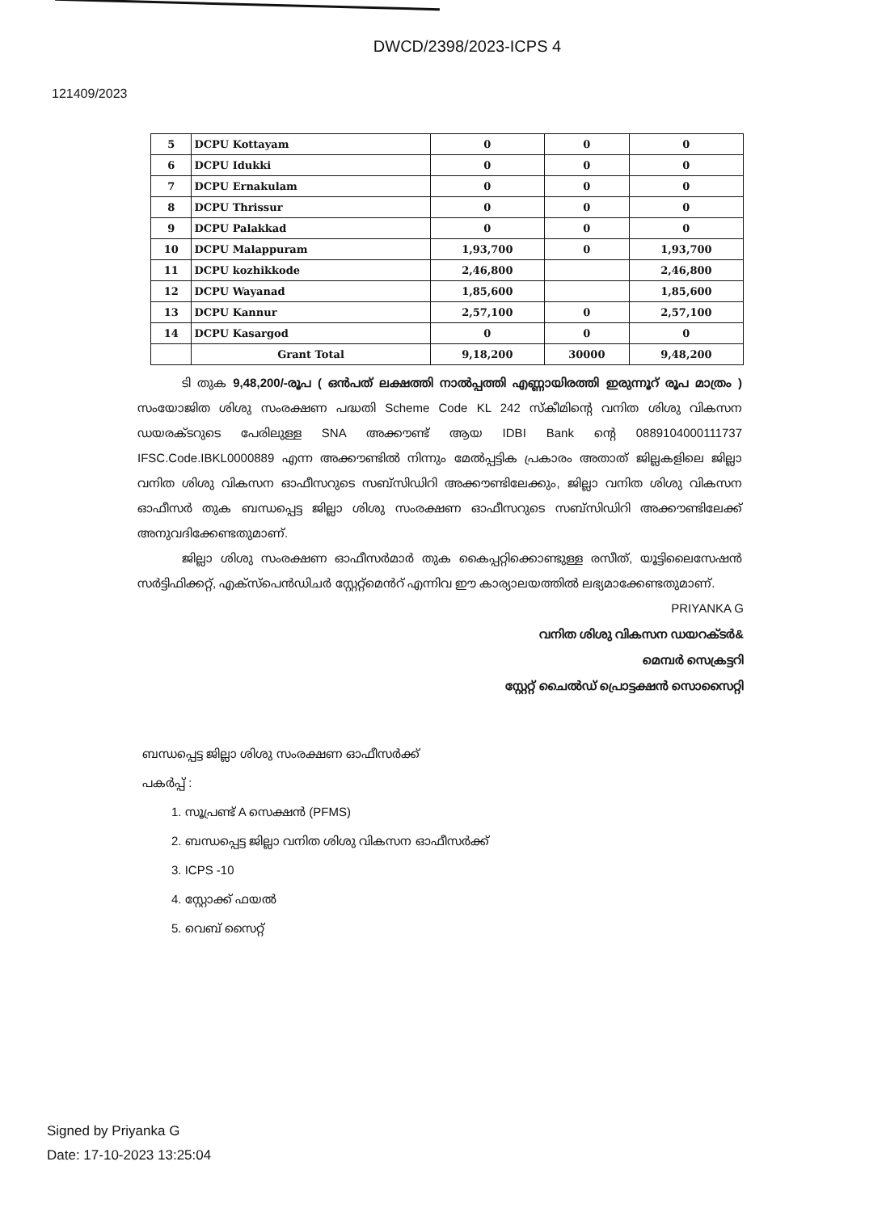DWCD/2398/2023-ICPS 4
121409/2023
| 5 | DCPU Kottayam | 0 | 0 | 0 |
| 6 | DCPU Idukki | 0 | 0 | 0 |
| 7 | DCPU Ernakulam | 0 | 0 | 0 |
| 8 | DCPU Thrissur | 0 | 0 | 0 |
| 9 | DCPU Palakkad | 0 | 0 | 0 |
| 10 | DCPU Malappuram | 1,93,700 | 0 | 1,93,700 |
| 11 | DCPU kozhikkode | 2,46,800 | | 2,46,800 |
| 12 | DCPU Wayanad | 1,85,600 | | 1,85,600 |
| 13 | DCPU Kannur | 2,57,100 | 0 | 2,57,100 |
| 14 | DCPU Kasargod | 0 | 0 | 0 |
| | Grant Total | 9,18,200 | 30000 | 9,48,200 |
ടി തുക 9,48,200/-രൂപ ( ഒൻപത് ലക്ഷത്തി നാൽപ്പത്തി എണ്ണായിരത്തി ഇരുന്നൂറ് രൂപ മാത്രം ) സംയോജിത ശിശു സംരക്ഷണ പദ്ധതി Scheme Code KL 242 സ്കീമിന്റെ വനിത ശിശു വികസന ഡയരക്ടറുടെ പേരിലുള്ള SNA അക്കൗണ്ട് ആയ IDBI Bank ന്റെ 0889104000111737 IFSC.Code.IBKL0000889 എന്ന അക്കൗണ്ടിൽ നിന്നും മേൽപ്പട്ടിക പ്രകാരം അതാത് ജില്ലകളിലെ ജില്ലാ വനിത ശിശു വികസന ഓഫീസറുടെ സബ്സിഡിറി അക്കൗണ്ടിലേക്കും, ജില്ലാ വനിത ശിശു വികസന ഓഫീസർ തുക ബന്ധപ്പെട്ട ജില്ലാ ശിശു സംരക്ഷണ ഓഫീസറുടെ സബ്സിഡിറി അക്കൗണ്ടിലേക്ക് അനുവദിക്കേണ്ടതുമാണ്.
ജില്ലാ ശിശു സംരക്ഷണ ഓഫീസർമാർ തുക കൈപ്പറ്റിക്കൊണ്ടുള്ള രസീത്, യൂട്ടിലൈസേഷൻ സർട്ടിഫിക്കറ്റ്, എക്സ്പെൻഡിചർ സ്റ്റേറ്റ്മെൻറ് എന്നിവ ഈ കാര്യാലയത്തിൽ ലഭ്യമാക്കേണ്ടതുമാണ്.
PRIYANKA G
വനിത ശിശു വികസന ഡയറക്ടർ&
മെമ്പർ സെക്രട്ടറി
സ്റ്റേറ്റ് ചൈല്‍ഡ് പ്രൊട്ടക്ഷൻ സൊസൈറ്റി
ബന്ധപ്പെട്ട ജില്ലാ ശിശു സംരക്ഷണ ഓഫീസർക്ക്
പകർപ്പ് :
1. സൂപ്രണ്ട് A സെക്ഷൻ (PFMS)
2. ബന്ധപ്പെട്ട ജില്ലാ വനിത ശിശു വികസന ഓഫീസർക്ക്
3. ICPS -10
4. സ്റ്റോക്ക് ഫയൽ
5. വെബ് സൈറ്റ്
Signed by Priyanka G
Date: 17-10-2023 13:25:04